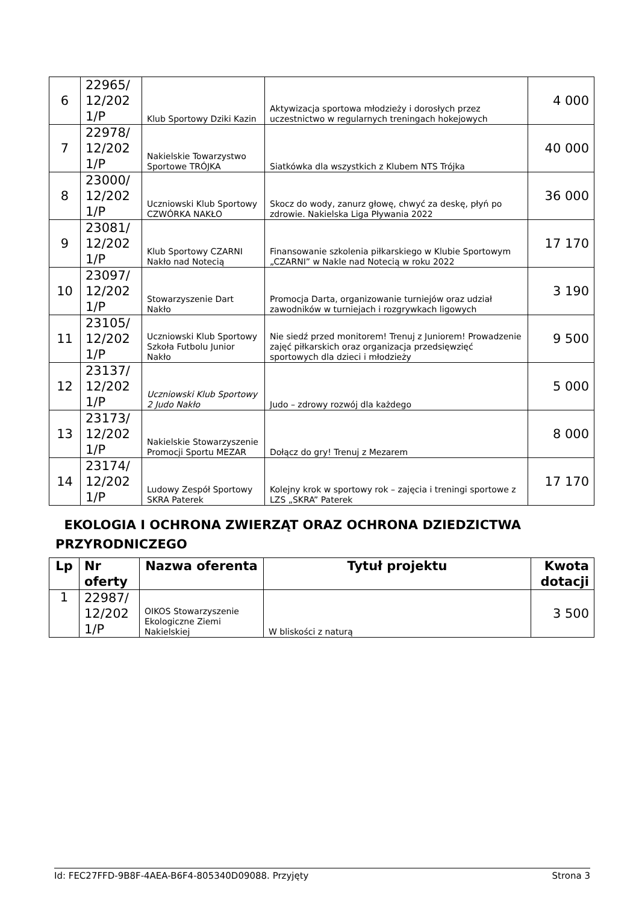| 6 | 22965/ 12/202 1/P | Klub Sportowy Dziki Kazin | Aktywizacja sportowa młodzieży i dorosłych przez uczestnictwo w regularnych treningach hokejowych | 4 000 |
| 7 | 22978/ 12/202 1/P | Nakielskie Towarzystwo Sportowe TRÓJKA | Siatkówka dla wszystkich z Klubem NTS Trójka | 40 000 |
| 8 | 23000/ 12/202 1/P | Uczniowski Klub Sportowy CZWÓRKA NAKŁO | Skocz do wody, zanurz głowę, chwyć za deskę, płyń po zdrowie. Nakielska Liga Pływania 2022 | 36 000 |
| 9 | 23081/ 12/202 1/P | Klub Sportowy CZARNI Nakło nad Notecią | Finansowanie szkolenia piłkarskiego w Klubie Sportowym „CZARNI” w Nakle nad Notecią w roku 2022 | 17 170 |
| 10 | 23097/ 12/202 1/P | Stowarzyszenie Dart Nakło | Promocja Darta, organizowanie turniejów oraz udział zawodników w turniejach i rozgrywkach ligowych | 3 190 |
| 11 | 23105/ 12/202 1/P | Uczniowski Klub Sportowy Szkoła Futbolu Junior Nakło | Nie siedź przed monitorem! Trenuj z Juniorem! Prowadzenie zajęć piłkarskich oraz organizacja przedsięwzięć sportowych dla dzieci i młodzieży | 9 500 |
| 12 | 23137/ 12/202 1/P | Uczniowski Klub Sportowy 2 Judo Nakło | Judo – zdrowy rozwój dla każdego | 5 000 |
| 13 | 23173/ 12/202 1/P | Nakielskie Stowarzyszenie Promocji Sportu MEZAR | Dołącz do gry! Trenuj z Mezarem | 8 000 |
| 14 | 23174/ 12/202 1/P | Ludowy Zespół Sportowy SKRA Paterek | Kolejny krok w sportowy rok – zajęcia i treningi sportowe z LZS „SKRA” Paterek | 17 170 |
EKOLOGIA I OCHRONA ZWIERZĄT ORAZ OCHRONA DZIEDZICTWA PRZYRODNICZEGO
| Lp | Nr oferty | Nazwa oferenta | Tytuł projektu | Kwota dotacji |
| --- | --- | --- | --- | --- |
| 1 | 22987/ 12/202 1/P | OIKOS Stowarzyszenie Ekologiczne Ziemi Nakielskiej | W bliskości z naturą | 3 500 |
Id: FEC27FFD-9B8F-4AEA-B6F4-805340D09088. Przyjęty Strona 3